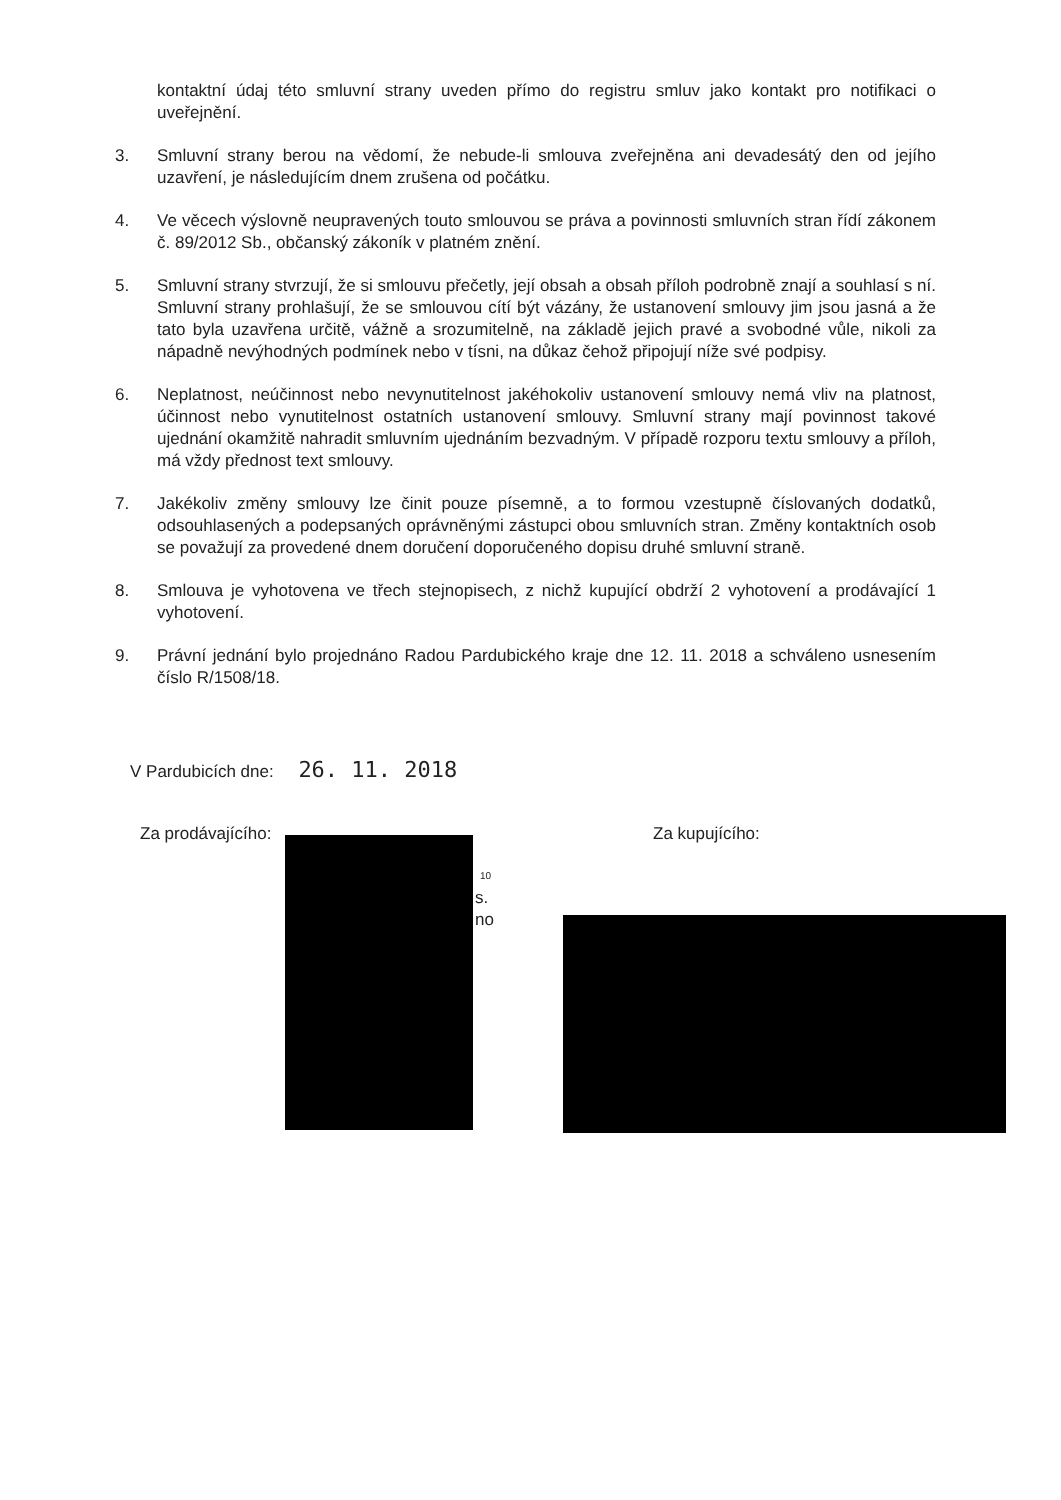kontaktní údaj této smluvní strany uveden přímo do registru smluv jako kontakt pro notifikaci o uveřejnění.
3. Smluvní strany berou na vědomí, že nebude-li smlouva zveřejněna ani devadesátý den od jejího uzavření, je následujícím dnem zrušena od počátku.
4. Ve věcech výslovně neupravených touto smlouvou se práva a povinnosti smluvních stran řídí zákonem č. 89/2012 Sb., občanský zákoník v platném znění.
5. Smluvní strany stvrzují, že si smlouvu přečetly, její obsah a obsah příloh podrobně znají a souhlasí s ní. Smluvní strany prohlašují, že se smlouvou cítí být vázány, že ustanovení smlouvy jim jsou jasná a že tato byla uzavřena určitě, vážně a srozumitelně, na základě jejich pravé a svobodné vůle, nikoli za nápadně nevýhodných podmínek nebo v tísni, na důkaz čehož připojují níže své podpisy.
6. Neplatnost, neúčinnost nebo nevynutitelnost jakéhokoliv ustanovení smlouvy nemá vliv na platnost, účinnost nebo vynutitelnost ostatních ustanovení smlouvy. Smluvní strany mají povinnost takové ujednání okamžitě nahradit smluvním ujednáním bezvadným. V případě rozporu textu smlouvy a příloh, má vždy přednost text smlouvy.
7. Jakékoliv změny smlouvy lze činit pouze písemně, a to formou vzestupně číslovaných dodatků, odsouhlasených a podepsaných oprávněnými zástupci obou smluvních stran. Změny kontaktních osob se považují za provedené dnem doručení doporučeného dopisu druhé smluvní straně.
8. Smlouva je vyhotovena ve třech stejnopisech, z nichž kupující obdrží 2 vyhotovení a prodávající 1 vyhotovení.
9. Právní jednání bylo projednáno Radou Pardubického kraje dne 12. 11. 2018 a schváleno usnesením číslo R/1508/18.
V Pardubicích dne: 26. 11. 2018
Za prodávajícího: Za kupujícího:
10
s.
no